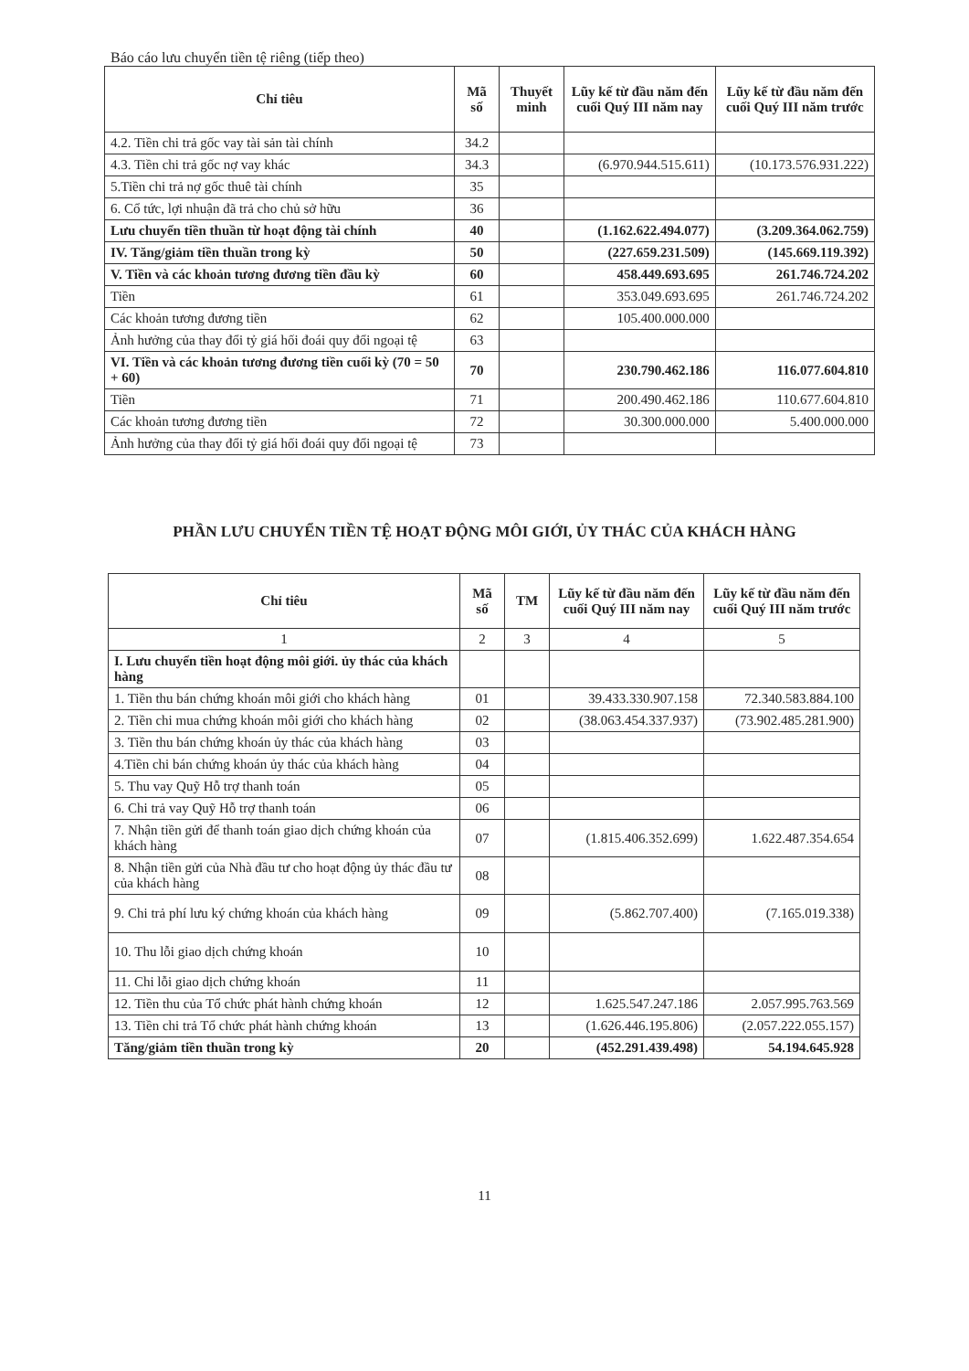Báo cáo lưu chuyển tiền tệ riêng (tiếp theo)
| Chỉ tiêu | Mã số | Thuyết minh | Lũy kế từ đầu năm đến cuối Quý III năm nay | Lũy kế từ đầu năm đến cuối Quý III năm trước |
| --- | --- | --- | --- | --- |
| 4.2. Tiền chi trả gốc vay tài sản tài chính | 34.2 | | | |
| 4.3. Tiền chi trả gốc nợ vay khác | 34.3 | | (6.970.944.515.611) | (10.173.576.931.222) |
| 5.Tiền chi trả nợ gốc thuê tài chính | 35 | | | |
| 6. Cổ tức, lợi nhuận đã trả cho chủ sở hữu | 36 | | | |
| Lưu chuyển tiền thuần từ hoạt động tài chính | 40 | | (1.162.622.494.077) | (3.209.364.062.759) |
| IV. Tăng/giảm tiền thuần trong kỳ | 50 | | (227.659.231.509) | (145.669.119.392) |
| V. Tiền và các khoản tương đương tiền đầu kỳ | 60 | | 458.449.693.695 | 261.746.724.202 |
| Tiền | 61 | | 353.049.693.695 | 261.746.724.202 |
| Các khoản tương đương tiền | 62 | | 105.400.000.000 | |
| Ảnh hưởng của thay đổi tỷ giá hối đoái quy đổi ngoại tệ | 63 | | | |
| VI. Tiền và các khoản tương đương tiền cuối kỳ (70 = 50 + 60) | 70 | | 230.790.462.186 | 116.077.604.810 |
| Tiền | 71 | | 200.490.462.186 | 110.677.604.810 |
| Các khoản tương đương tiền | 72 | | 30.300.000.000 | 5.400.000.000 |
| Ảnh hưởng của thay đổi tỷ giá hối đoái quy đổi ngoại tệ | 73 | | | |
PHẦN LƯU CHUYỂN TIỀN TỆ HOẠT ĐỘNG MÔI GIỚI, ỦY THÁC CỦA KHÁCH HÀNG
| Chỉ tiêu | Mã số | TM | Lũy kế từ đầu năm đến cuối Quý III năm nay | Lũy kế từ đầu năm đến cuối Quý III năm trước |
| --- | --- | --- | --- | --- |
| 1 | 2 | 3 | 4 | 5 |
| I. Lưu chuyển tiền hoạt động môi giới. ủy thác của khách hàng | | | | |
| 1. Tiền thu bán chứng khoán môi giới cho khách hàng | 01 | | 39.433.330.907.158 | 72.340.583.884.100 |
| 2. Tiền chi mua chứng khoán môi giới cho khách hàng | 02 | | (38.063.454.337.937) | (73.902.485.281.900) |
| 3. Tiền thu bán chứng khoán ủy thác của khách hàng | 03 | | | |
| 4.Tiền chi bán chứng khoán ủy thác của khách hàng | 04 | | | |
| 5. Thu vay Quỹ Hỗ trợ thanh toán | 05 | | | |
| 6. Chi trả vay Quỹ Hỗ trợ thanh toán | 06 | | | |
| 7. Nhận tiền gửi để thanh toán giao dịch chứng khoán của khách hàng | 07 | | (1.815.406.352.699) | 1.622.487.354.654 |
| 8. Nhận tiền gửi của Nhà đầu tư cho hoạt động ủy thác đầu tư của khách hàng | 08 | | | |
| 9. Chi trả phí lưu ký chứng khoán của khách hàng | 09 | | (5.862.707.400) | (7.165.019.338) |
| 10. Thu lỗi giao dịch chứng khoán | 10 | | | |
| 11. Chi lỗi giao dịch chứng khoán | 11 | | | |
| 12. Tiền thu của Tổ chức phát hành chứng khoán | 12 | | 1.625.547.247.186 | 2.057.995.763.569 |
| 13. Tiền chi trả Tổ chức phát hành chứng khoán | 13 | | (1.626.446.195.806) | (2.057.222.055.157) |
| Tăng/giảm tiền thuần trong kỳ | 20 | | (452.291.439.498) | 54.194.645.928 |
11